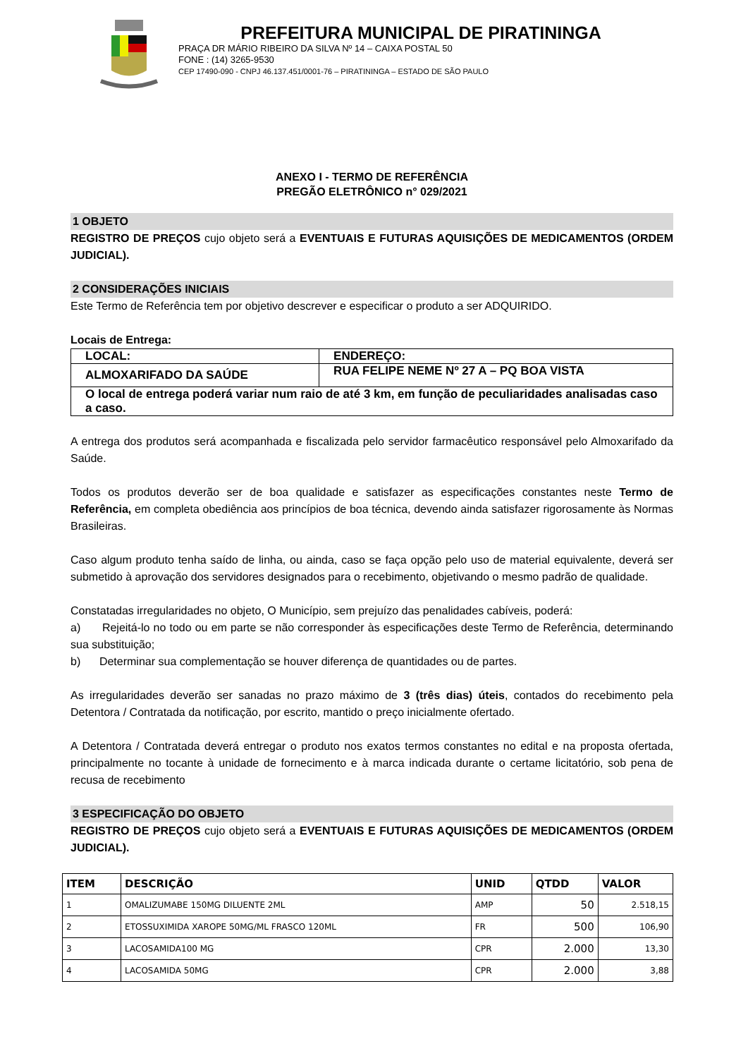PREFEITURA MUNICIPAL DE PIRATININGA
PRAÇA DR MÁRIO RIBEIRO DA SILVA Nº 14 – CAIXA POSTAL 50
FONE : (14) 3265-9530
CEP 17490-090 - CNPJ 46.137.451/0001-76 – PIRATININGA – ESTADO DE SÃO PAULO
ANEXO I - TERMO DE REFERÊNCIA
PREGÃO ELETRÔNICO n° 029/2021
1 OBJETO
REGISTRO DE PREÇOS cujo objeto será a EVENTUAIS E FUTURAS AQUISIÇÕES DE MEDICAMENTOS (ORDEM JUDICIAL).
2 CONSIDERAÇÕES INICIAIS
Este Termo de Referência tem por objetivo descrever e especificar o produto a ser ADQUIRIDO.
Locais de Entrega:
| LOCAL: | ENDEREÇO: |
| ALMOXARIFADO DA SAÚDE | RUA FELIPE NEME Nº 27 A – PQ BOA VISTA |
| O local de entrega poderá variar num raio de até 3 km, em função de peculiaridades analisadas caso a caso. | |
A entrega dos produtos será acompanhada e fiscalizada pelo servidor farmacêutico responsável pelo Almoxarifado da Saúde.
Todos os produtos deverão ser de boa qualidade e satisfazer as especificações constantes neste Termo de Referência, em completa obediência aos princípios de boa técnica, devendo ainda satisfazer rigorosamente às Normas Brasileiras.
Caso algum produto tenha saído de linha, ou ainda, caso se faça opção pelo uso de material equivalente, deverá ser submetido à aprovação dos servidores designados para o recebimento, objetivando o mesmo padrão de qualidade.
Constatadas irregularidades no objeto, O Município, sem prejuízo das penalidades cabíveis, poderá:
a) Rejeitá-lo no todo ou em parte se não corresponder às especificações deste Termo de Referência, determinando sua substituição;
b) Determinar sua complementação se houver diferença de quantidades ou de partes.
As irregularidades deverão ser sanadas no prazo máximo de 3 (três dias) úteis, contados do recebimento pela Detentora / Contratada da notificação, por escrito, mantido o preço inicialmente ofertado.
A Detentora / Contratada deverá entregar o produto nos exatos termos constantes no edital e na proposta ofertada, principalmente no tocante à unidade de fornecimento e à marca indicada durante o certame licitatório, sob pena de recusa de recebimento
3 ESPECIFICAÇÃO DO OBJETO
REGISTRO DE PREÇOS cujo objeto será a EVENTUAIS E FUTURAS AQUISIÇÕES DE MEDICAMENTOS (ORDEM JUDICIAL).
| ITEM | DESCRIÇÃO | UNID | QTDD | VALOR |
| --- | --- | --- | --- | --- |
| 1 | OMALIZUMABE 150MG DILUENTE 2ML | AMP | 50 | 2.518,15 |
| 2 | ETOSSUXIMIDA XAROPE 50MG/ML FRASCO 120ML | FR | 500 | 106,90 |
| 3 | LACOSAMIDA100 MG | CPR | 2.000 | 13,30 |
| 4 | LACOSAMIDA 50MG | CPR | 2.000 | 3,88 |